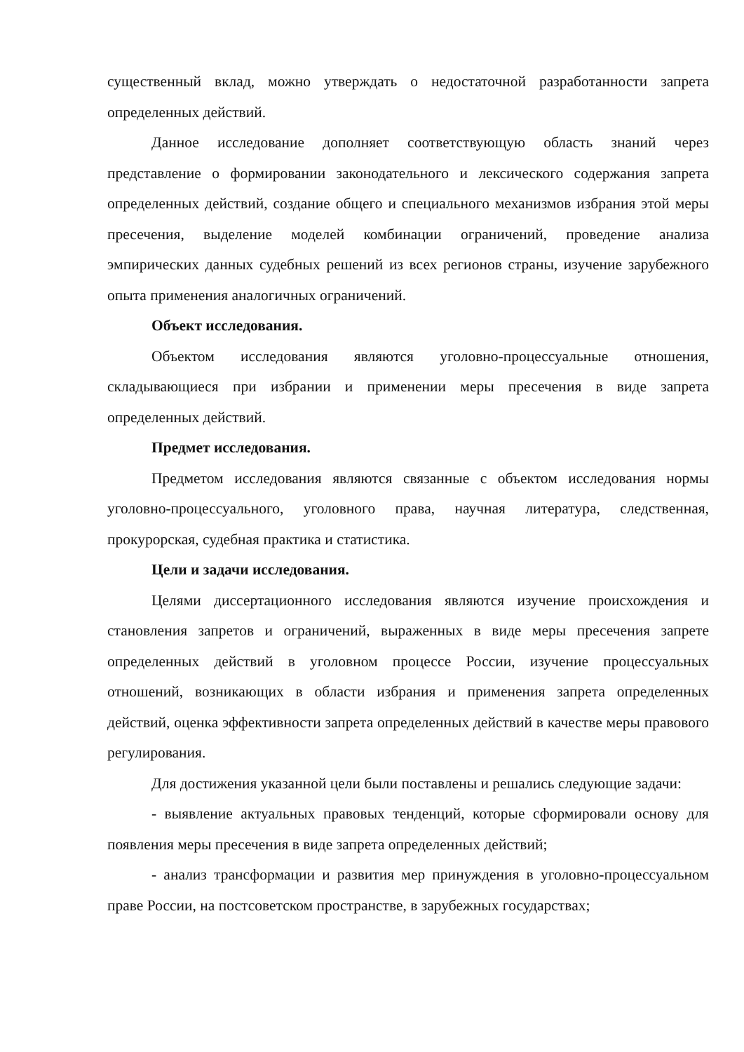существенный вклад, можно утверждать о недостаточной разработанности запрета определенных действий.
Данное исследование дополняет соответствующую область знаний через представление о формировании законодательного и лексического содержания запрета определенных действий, создание общего и специального механизмов избрания этой меры пресечения, выделение моделей комбинации ограничений, проведение анализа эмпирических данных судебных решений из всех регионов страны, изучение зарубежного опыта применения аналогичных ограничений.
Объект исследования.
Объектом исследования являются уголовно-процессуальные отношения, складывающиеся при избрании и применении меры пресечения в виде запрета определенных действий.
Предмет исследования.
Предметом исследования являются связанные с объектом исследования нормы уголовно-процессуального, уголовного права, научная литература, следственная, прокурорская, судебная практика и статистика.
Цели и задачи исследования.
Целями диссертационного исследования являются изучение происхождения и становления запретов и ограничений, выраженных в виде меры пресечения запрете определенных действий в уголовном процессе России, изучение процессуальных отношений, возникающих в области избрания и применения запрета определенных действий, оценка эффективности запрета определенных действий в качестве меры правового регулирования.
Для достижения указанной цели были поставлены и решались следующие задачи:
- выявление актуальных правовых тенденций, которые сформировали основу для появления меры пресечения в виде запрета определенных действий;
- анализ трансформации и развития мер принуждения в уголовно-процессуальном праве России, на постсоветском пространстве, в зарубежных государствах;